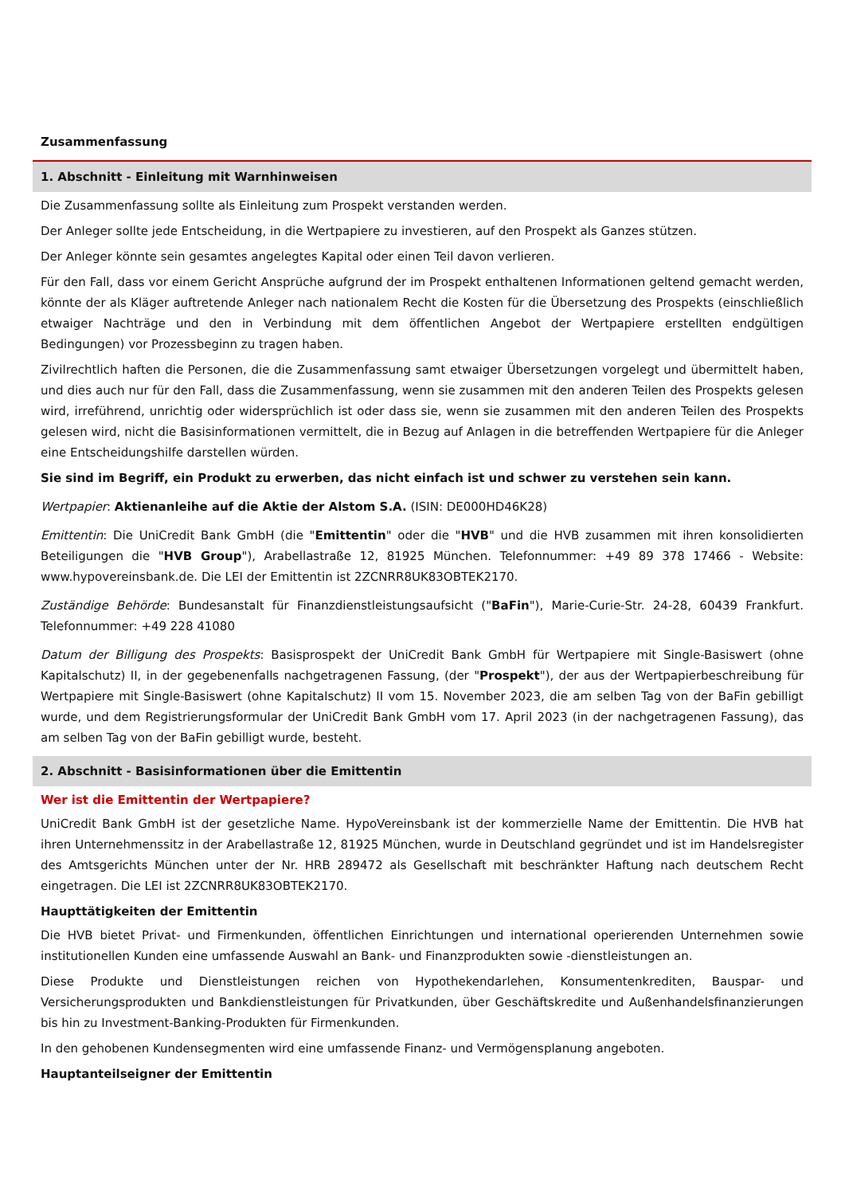Zusammenfassung
1. Abschnitt - Einleitung mit Warnhinweisen
Die Zusammenfassung sollte als Einleitung zum Prospekt verstanden werden.
Der Anleger sollte jede Entscheidung, in die Wertpapiere zu investieren, auf den Prospekt als Ganzes stützen.
Der Anleger könnte sein gesamtes angelegtes Kapital oder einen Teil davon verlieren.
Für den Fall, dass vor einem Gericht Ansprüche aufgrund der im Prospekt enthaltenen Informationen geltend gemacht werden, könnte der als Kläger auftretende Anleger nach nationalem Recht die Kosten für die Übersetzung des Prospekts (einschließlich etwaiger Nachträge und den in Verbindung mit dem öffentlichen Angebot der Wertpapiere erstellten endgültigen Bedingungen) vor Prozessbeginn zu tragen haben.
Zivilrechtlich haften die Personen, die die Zusammenfassung samt etwaiger Übersetzungen vorgelegt und übermittelt haben, und dies auch nur für den Fall, dass die Zusammenfassung, wenn sie zusammen mit den anderen Teilen des Prospekts gelesen wird, irreführend, unrichtig oder widersprüchlich ist oder dass sie, wenn sie zusammen mit den anderen Teilen des Prospekts gelesen wird, nicht die Basisinformationen vermittelt, die in Bezug auf Anlagen in die betreffenden Wertpapiere für die Anleger eine Entscheidungshilfe darstellen würden.
Sie sind im Begriff, ein Produkt zu erwerben, das nicht einfach ist und schwer zu verstehen sein kann.
Wertpapier: Aktienanleihe auf die Aktie der Alstom S.A. (ISIN: DE000HD46K28)
Emittentin: Die UniCredit Bank GmbH (die "Emittentin" oder die "HVB" und die HVB zusammen mit ihren konsolidierten Beteiligungen die "HVB Group"), Arabellastraße 12, 81925 München. Telefonnummer: +49 89 378 17466 - Website: www.hypovereinsbank.de. Die LEI der Emittentin ist 2ZCNRR8UK83OBTEK2170.
Zuständige Behörde: Bundesanstalt für Finanzdienstleistungsaufsicht ("BaFin"), Marie-Curie-Str. 24-28, 60439 Frankfurt. Telefonnummer: +49 228 41080
Datum der Billigung des Prospekts: Basisprospekt der UniCredit Bank GmbH für Wertpapiere mit Single-Basiswert (ohne Kapitalschutz) II, in der gegebenenfalls nachgetragenen Fassung, (der "Prospekt"), der aus der Wertpapierbeschreibung für Wertpapiere mit Single-Basiswert (ohne Kapitalschutz) II vom 15. November 2023, die am selben Tag von der BaFin gebilligt wurde, und dem Registrierungsformular der UniCredit Bank GmbH vom 17. April 2023 (in der nachgetragenen Fassung), das am selben Tag von der BaFin gebilligt wurde, besteht.
2. Abschnitt - Basisinformationen über die Emittentin
Wer ist die Emittentin der Wertpapiere?
UniCredit Bank GmbH ist der gesetzliche Name. HypoVereinsbank ist der kommerzielle Name der Emittentin. Die HVB hat ihren Unternehmenssitz in der Arabellastraße 12, 81925 München, wurde in Deutschland gegründet und ist im Handelsregister des Amtsgerichts München unter der Nr. HRB 289472 als Gesellschaft mit beschränkter Haftung nach deutschem Recht eingetragen. Die LEI ist 2ZCNRR8UK83OBTEK2170.
Haupttätigkeiten der Emittentin
Die HVB bietet Privat- und Firmenkunden, öffentlichen Einrichtungen und international operierenden Unternehmen sowie institutionellen Kunden eine umfassende Auswahl an Bank- und Finanzprodukten sowie -dienstleistungen an.
Diese Produkte und Dienstleistungen reichen von Hypothekendarlehen, Konsumentenkrediten, Bauspar- und Versicherungsprodukten und Bankdienstleistungen für Privatkunden, über Geschäftskredite und Außenhandelsfinanzierungen bis hin zu Investment-Banking-Produkten für Firmenkunden.
In den gehobenen Kundensegmenten wird eine umfassende Finanz- und Vermögensplanung angeboten.
Hauptanteilseigner der Emittentin